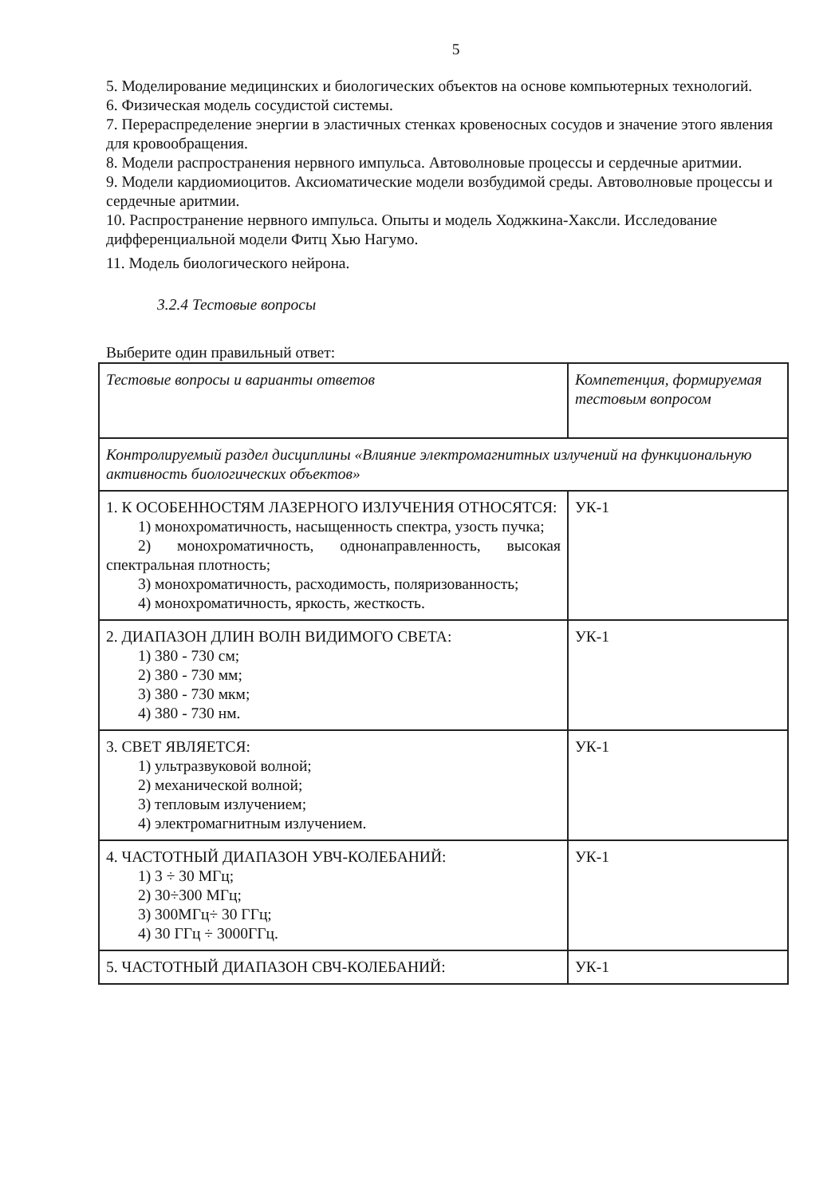5
5. Моделирование медицинских и биологических объектов на основе компьютерных технологий.
6. Физическая модель сосудистой системы.
7. Перераспределение энергии в эластичных стенках кровеносных сосудов и значение этого явления для кровообращения.
8. Модели распространения нервного импульса. Автоволновые процессы и сердечные аритмии.
9. Модели кардиомиоцитов. Аксиоматические модели возбудимой среды. Автоволновые процессы и сердечные аритмии.
10. Распространение нервного импульса. Опыты и модель Ходжкина-Хаксли. Исследование дифференциальной модели Фитц Хью Нагумо.
11. Модель биологического нейрона.
3.2.4 Тестовые вопросы
Выберите один правильный ответ:
| Тестовые вопросы и варианты ответов | Компетенция, формируемая тестовым вопросом |
| Контролируемый раздел дисциплины «Влияние электромагнитных излучений на функциональную активность биологических объектов» | |
| 1. К ОСОБЕННОСТЯМ ЛАЗЕРНОГО ИЗЛУЧЕНИЯ ОТНОСЯТСЯ: 1) монохроматичность, насыщенность спектра, узость пучка; 2) монохроматичность, однонаправленность, высокая спектральная плотность; 3) монохроматичность, расходимость, поляризованность; 4) монохроматичность, яркость, жесткость. | УК-1 |
| 2. ДИАПАЗОН ДЛИН ВОЛН ВИДИМОГО СВЕТА: 1) 380 - 730 см; 2) 380 - 730 мм; 3) 380 - 730 мкм; 4) 380 - 730 нм. | УК-1 |
| 3. СВЕТ ЯВЛЯЕТСЯ: 1) ультразвуковой волной; 2) механической волной; 3) тепловым излучением; 4) электромагнитным излучением. | УК-1 |
| 4. ЧАСТОТНЫЙ ДИАПАЗОН УВЧ-КОЛЕБАНИЙ: 1) 3 ÷ 30 МГц; 2) 30÷300 МГц; 3) 300МГц÷ 30 ГГц; 4) 30 ГГц ÷ 3000ГГц. | УК-1 |
| 5. ЧАСТОТНЫЙ ДИАПАЗОН СВЧ-КОЛЕБАНИЙ: | УК-1 |